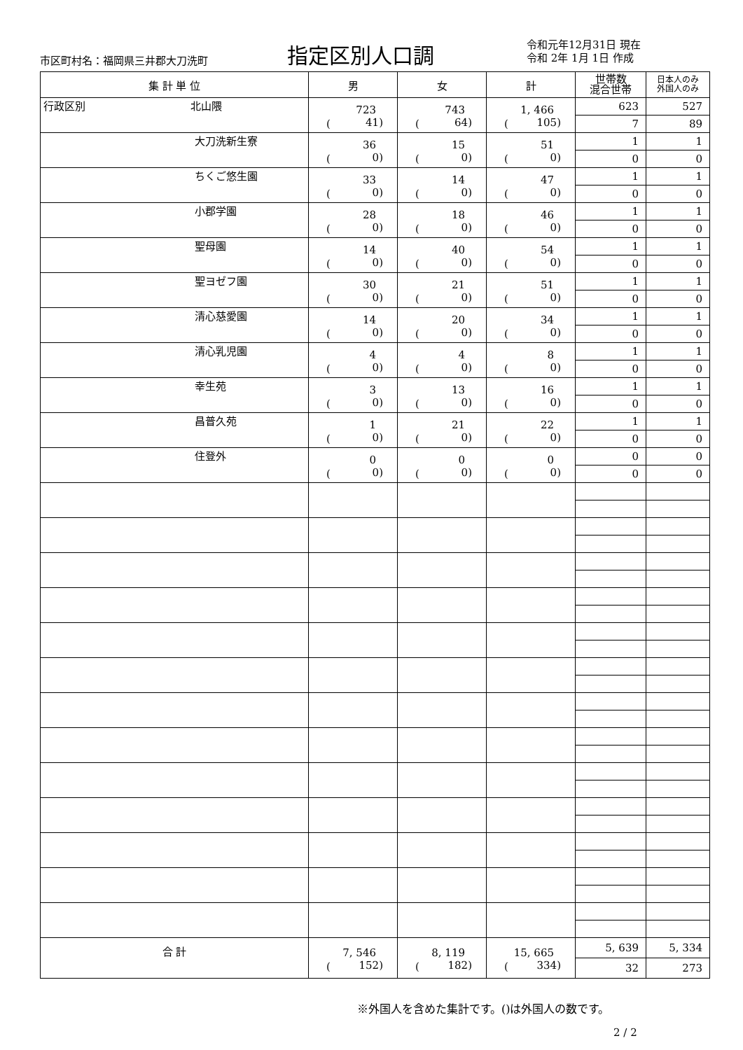市区町村名：福岡県三井郡大刀洗町 指定区別人口調
令和元年12月31日 現在
令和 2年 1月 1日 作成
| 集 計 単 位 | 男 | 女 | 計 | 世帯数 混合世帯 | 日本人のみ 外国人のみ |
| --- | --- | --- | --- | --- | --- |
| 行政区別 北山隈 | 723 ( 41) | 743 ( 64) | 1, 466 ( 105) | 623 | 527 |
| | | | | 7 | 89 |
| 大刀洗新生寮 | 36 ( 0) | 15 ( 0) | 51 ( 0) | 1 | 1 |
| | | | | 0 | 0 |
| ちくご悠生園 | 33 ( 0) | 14 ( 0) | 47 ( 0) | 1 | 1 |
| | | | | 0 | 0 |
| 小郡学園 | 28 ( 0) | 18 ( 0) | 46 ( 0) | 1 | 1 |
| | | | | 0 | 0 |
| 聖母園 | 14 ( 0) | 40 ( 0) | 54 ( 0) | 1 | 1 |
| | | | | 0 | 0 |
| 聖ヨゼフ園 | 30 ( 0) | 21 ( 0) | 51 ( 0) | 1 | 1 |
| | | | | 0 | 0 |
| 清心慈愛園 | 14 ( 0) | 20 ( 0) | 34 ( 0) | 1 | 1 |
| | | | | 0 | 0 |
| 清心乳児園 | 4 ( 0) | 4 ( 0) | 8 ( 0) | 1 | 1 |
| | | | | 0 | 0 |
| 幸生苑 | 3 ( 0) | 13 ( 0) | 16 ( 0) | 1 | 1 |
| | | | | 0 | 0 |
| 昌普久苑 | 1 ( 0) | 21 ( 0) | 22 ( 0) | 1 | 1 |
| | | | | 0 | 0 |
| 住登外 | 0 ( 0) | 0 ( 0) | 0 ( 0) | 0 | 0 |
| | | | | 0 | 0 |
| 合 計 | 7, 546 ( 152) | 8, 119 ( 182) | 15, 665 ( 334) | 5, 639 | 5, 334 |
| | | | | 32 | 273 |
※外国人を含めた集計です。()は外国人の数です。
2 / 2